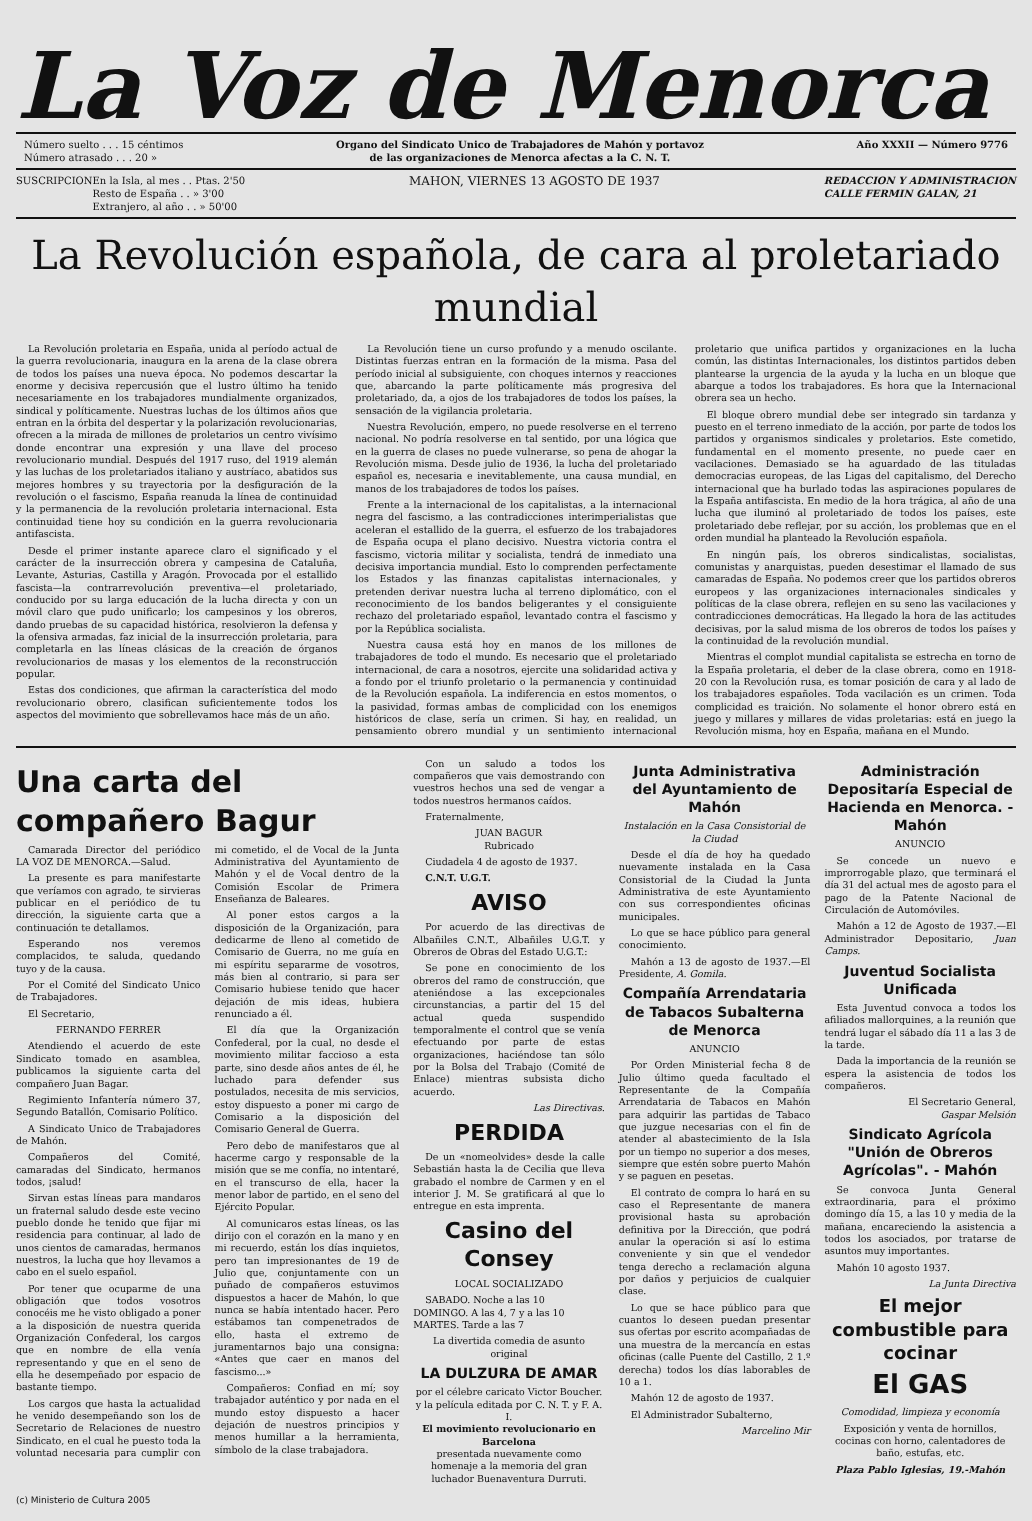La Voz de Menorca
Número suelto . . . 15 céntimos
Número atrasado . . . 20 »
Organo del Sindicato Unico de Trabajadores de Mahón y portavoz
de las organizaciones de Menorca afectas a la C. N. T.
Año XXXII — Número 9776
SUSCRIPCION En la Isla, al mes . . Ptas. 2'50
Resto de España . . » 3'00
Extranjero, al año . . » 50'00
MAHON, VIERNES 13 AGOSTO DE 1937
REDACCION Y ADMINISTRACION
CALLE FERMIN GALAN, 21
La Revolución española, de cara al proletariado mundial
La Revolución proletaria en España, unida al período actual de la guerra revolucionaria, inaugura en la arena de la clase obrera de todos los países una nueva época. No podemos descartar la enorme y decisiva repercusión que el lustro último ha tenido necesariamente en los trabajadores mundialmente organizados, sindical y políticamente. Nuestras luchas de los últimos años que entran en la órbita del despertar y la polarización revolucionarias, ofrecen a la mirada de millones de proletarios un centro vivísimo donde encontrar una expresión y una llave del proceso revolucionario mundial. Después del 1917 ruso, del 1919 alemán y las luchas de los proletariados italiano y austríaco, abatidos sus mejores hombres y su trayectoria por la desfiguración de la revolución o el fascismo, España reanuda la línea de continuidad y la permanencia de la revolución proletaria internacional. Esta continuidad tiene hoy su condición en la guerra revolucionaria antifascista.
Desde el primer instante aparece claro el significado y el carácter de la insurrección obrera y campesina de Cataluña, Levante, Asturias, Castilla y Aragón. Provocada por el estallido fascista—la contrarrevolución preventiva—el proletariado, conducido por su larga educación de la lucha directa y con un móvil claro que pudo unificarlo; los campesinos y los obreros, dando pruebas de su capacidad histórica, resolvieron la defensa y la ofensiva armadas, faz inicial de la insurrección proletaria, para completarla en las líneas clásicas de la creación de órganos revolucionarios de masas y los elementos de la reconstrucción popular.
Estas dos condiciones, que afirman la característica del modo revolucionario obrero, clasifican suficientemente todos los aspectos del movimiento que sobrellevamos hace más de un año.
La Revolución tiene un curso profundo y a menudo oscilante. Distintas fuerzas entran en la formación de la misma. Pasa del período inicial al subsiguiente, con choques internos y reacciones que, abarcando la parte políticamente más progresiva del proletariado, da, a ojos de los trabajadores de todos los países, la sensación de la vigilancia proletaria.
Nuestra Revolución, empero, no puede resolverse en el terreno nacional. No podría resolverse en tal sentido, por una lógica que en la guerra de clases no puede vulnerarse, so pena de ahogar la Revolución misma. Desde julio de 1936, la lucha del proletariado español es, necesaria e inevitablemente, una causa mundial, en manos de los trabajadores de todos los países.
Frente a la internacional de los capitalistas, a la internacional negra del fascismo, a las contradicciones interimperialistas que aceleran el estallido de la guerra, el esfuerzo de los trabajadores de España ocupa el plano decisivo. Nuestra victoria contra el fascismo, victoria militar y socialista, tendrá de inmediato una decisiva importancia mundial. Esto lo comprenden perfectamente los Estados y las finanzas capitalistas internacionales, y pretenden derivar nuestra lucha al terreno diplomático, con el reconocimiento de los bandos beligerantes y el consiguiente rechazo del proletariado español, levantado contra el fascismo y por la República socialista.
Nuestra causa está hoy en manos de los millones de trabajadores de todo el mundo. Es necesario que el proletariado internacional, de cara a nosotros, ejercite una solidaridad activa y a fondo por el triunfo proletario o la permanencia y continuidad de la Revolución española. La indiferencia en estos momentos, o la pasividad, formas ambas de complicidad con los enemigos históricos de clase, sería un crimen. Si hay, en realidad, un pensamiento obrero mundial y un sentimiento internacional proletario que unifica partidos y organizaciones en la lucha común, las distintas Internacionales, los distintos partidos deben plantearse la urgencia de la ayuda y la lucha en un bloque que abarque a todos los trabajadores. Es hora que la Internacional obrera sea un hecho.
El bloque obrero mundial debe ser integrado sin tardanza y puesto en el terreno inmediato de la acción, por parte de todos los partidos y organismos sindicales y proletarios. Este cometido, fundamental en el momento presente, no puede caer en vacilaciones. Demasiado se ha aguardado de las tituladas democracias europeas, de las Ligas del capitalismo, del Derecho internacional que ha burlado todas las aspiraciones populares de la España antifascista. En medio de la hora trágica, al año de una lucha que iluminó al proletariado de todos los países, este proletariado debe reflejar, por su acción, los problemas que en el orden mundial ha planteado la Revolución española.
En ningún país, los obreros sindicalistas, socialistas, comunistas y anarquistas, pueden desestimar el llamado de sus camaradas de España. No podemos creer que los partidos obreros europeos y las organizaciones internacionales sindicales y políticas de la clase obrera, reflejen en su seno las vacilaciones y contradicciones democráticas. Ha llegado la hora de las actitudes decisivas, por la salud misma de los obreros de todos los países y la continuidad de la revolución mundial.
Mientras el complot mundial capitalista se estrecha en torno de la España proletaria, el deber de la clase obrera, como en 1918-20 con la Revolución rusa, es tomar posición de cara y al lado de los trabajadores españoles. Toda vacilación es un crimen. Toda complicidad es traición. No solamente el honor obrero está en juego y millares y millares de vidas proletarias: está en juego la Revolución misma, hoy en España, mañana en el Mundo.
Una carta del compañero Bagur
Camarada Director del periódico LA VOZ DE MENORCA.—Salud.
La presente es para manifestarte que veríamos con agrado, te sirvieras publicar en el periódico de tu dirección, la siguiente carta que a continuación te detallamos.
Esperando nos veremos complacidos, te saluda, quedando tuyo y de la causa.
Por el Comité del Sindicato Unico de Trabajadores.
El Secretario,
FERNANDO FERRER
Atendiendo el acuerdo de este Sindicato tomado en asamblea, publicamos la siguiente carta del compañero Juan Bagar.
Regimiento Infantería número 37, Segundo Batallón, Comisario Político.
A Sindicato Unico de Trabajadores de Mahón.
Compañeros del Comité, camaradas del Sindicato, hermanos todos, ¡salud!
Sirvan estas líneas para mandaros un fraternal saludo desde este vecino pueblo donde he tenido que fijar mi residencia para continuar, al lado de unos cientos de camaradas, hermanos nuestros, la lucha que hoy llevamos a cabo en el suelo español.
Por tener que ocuparme de una obligación que todos vosotros conocéis me he visto obligado a poner a la disposición de nuestra querida Organización Confederal, los cargos que en nombre de ella venía representando y que en el seno de ella he desempeñado por espacio de bastante tiempo.
Los cargos que hasta la actualidad he venido desempeñando son los de Secretario de Relaciones de nuestro Sindicato, en el cual he puesto toda la voluntad necesaria para cumplir con mi cometido, el de Vocal de la Junta Administrativa del Ayuntamiento de Mahón y el de Vocal dentro de la Comisión Escolar de Primera Enseñanza de Baleares.
Al poner estos cargos a la disposición de la Organización, para dedicarme de lleno al cometido de Comisario de Guerra, no me guía en mi espíritu separarme de vosotros, más bien al contrario, si para ser Comisario hubiese tenido que hacer dejación de mis ideas, hubiera renunciado a él.
El día que la Organización Confederal, por la cual, no desde el movimiento militar faccioso a esta parte, sino desde años antes de él, he luchado para defender sus postulados, necesita de mis servicios, estoy dispuesto a poner mi cargo de Comisario a la disposición del Comisario General de Guerra.
Pero debo de manifestaros que al hacerme cargo y responsable de la misión que se me confía, no intentaré, en el transcurso de ella, hacer la menor labor de partido, en el seno del Ejército Popular.
Al comunicaros estas líneas, os las dirijo con el corazón en la mano y en mi recuerdo, están los días inquietos, pero tan impresionantes de 19 de Julio que, conjuntamente con un puñado de compañeros estuvimos dispuestos a hacer de Mahón, lo que nunca se había intentado hacer. Pero estábamos tan compenetrados de ello, hasta el extremo de juramentarnos bajo una consigna: «Antes que caer en manos del fascismo...»
Compañeros: Confiad en mí; soy trabajador auténtico y por nada en el mundo estoy dispuesto a hacer dejación de nuestros principios y menos humillar a la herramienta, símbolo de la clase trabajadora.
Con un saludo a todos los compañeros que vais demostrando con vuestros hechos una sed de vengar a todos nuestros hermanos caídos.
Fraternalmente,
JUAN BAGUR
Rubricado
Ciudadela 4 de agosto de 1937.
C.N.T. U.G.T.
AVISO
Por acuerdo de las directivas de Albañiles C.N.T., Albañiles U.G.T. y Obreros de Obras del Estado U.G.T.:
Se pone en conocimiento de los obreros del ramo de construcción, que ateniéndose a las excepcionales circunstancias, a partir del 15 del actual queda suspendido temporalmente el control que se venía efectuando por parte de estas organizaciones, haciéndose tan sólo por la Bolsa del Trabajo (Comité de Enlace) mientras subsista dicho acuerdo.
Las Directivas.
PERDIDA
De un «nomeolvides» desde la calle Sebastián hasta la de Cecilia que lleva grabado el nombre de Carmen y en el interior J. M. Se gratificará al que lo entregue en esta imprenta.
Casino del Consey
LOCAL SOCIALIZADO
SABADO. Noche a las 10
DOMINGO. A las 4, 7 y a las 10
MARTES. Tarde a las 7
La divertida comedia de asunto original
LA DULZURA DE AMAR
por el célebre caricato Victor Boucher. y la película editada por C. N. T. y F. A. I.
El movimiento revolucionario en Barcelona
presentada nuevamente como homenaje a la memoria del gran luchador Buenaventura Durruti.
Junta Administrativa del Ayuntamiento de Mahón
Instalación en la Casa Consistorial de la Ciudad
Desde el día de hoy ha quedado nuevamente instalada en la Casa Consistorial de la Ciudad la Junta Administrativa de este Ayuntamiento con sus correspondientes oficinas municipales.
Lo que se hace público para general conocimiento.
Mahón a 13 de agosto de 1937.—El Presidente, A. Gomila.
Compañía Arrendataria de Tabacos Subalterna de Menorca
ANUNCIO
Por Orden Ministerial fecha 8 de Julio último queda facultado el Representante de la Compañía Arrendataria de Tabacos en Mahón para adquirir las partidas de Tabaco que juzgue necesarias con el fin de atender al abastecimiento de la Isla por un tiempo no superior a dos meses, siempre que estén sobre puerto Mahón y se paguen en pesetas.
El contrato de compra lo hará en su caso el Representante de manera provisional hasta su aprobación definitiva por la Dirección, que podrá anular la operación si así lo estima conveniente y sin que el vendedor tenga derecho a reclamación alguna por daños y perjuicios de cualquier clase.
Lo que se hace público para que cuantos lo deseen puedan presentar sus ofertas por escrito acompañadas de una muestra de la mercancía en estas oficinas (calle Puente del Castillo, 2 1.º derecha) todos los días laborables de 10 a 1.
Mahón 12 de agosto de 1937.
El Administrador Subalterno,
Marcelino Mir
Administración Depositaría Especial de Hacienda en Menorca. - Mahón
ANUNCIO
Se concede un nuevo e improrrogable plazo, que terminará el día 31 del actual mes de agosto para el pago de la Patente Nacional de Circulación de Automóviles.
Mahón a 12 de Agosto de 1937.—El Administrador Depositario, Juan Camps.
Juventud Socialista Unificada
Esta Juventud convoca a todos los afiliados mallorquines, a la reunión que tendrá lugar el sábado día 11 a las 3 de la tarde.
Dada la importancia de la reunión se espera la asistencia de todos los compañeros.
El Secretario General,
Gaspar Melsión
Sindicato Agrícola "Unión de Obreros Agrícolas". - Mahón
Se convoca Junta General extraordinaria, para el próximo domingo día 15, a las 10 y media de la mañana, encareciendo la asistencia a todos los asociados, por tratarse de asuntos muy importantes.
Mahón 10 agosto 1937.
La Junta Directiva
El mejor combustible para cocinar
El GAS
Comodidad, limpieza y economía
Exposición y venta de hornillos, cocinas con horno, calentadores de baño, estufas, etc.
Plaza Pablo Iglesias, 19.-Mahón
(c) Ministerio de Cultura 2005